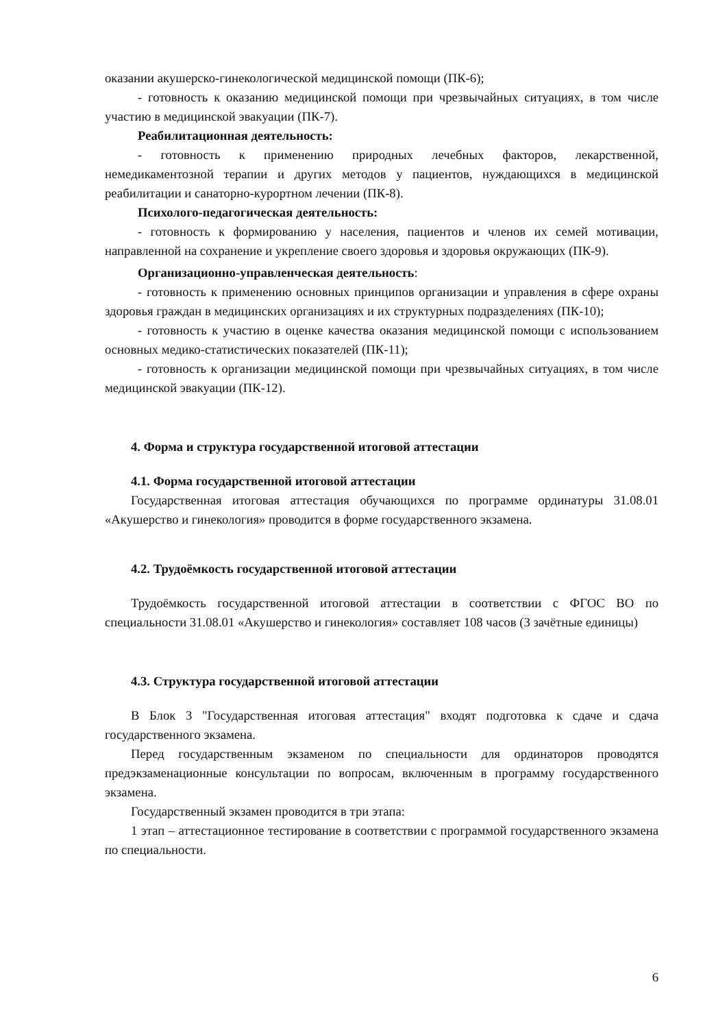оказании акушерско-гинекологической медицинской помощи (ПК-6);
- готовность к оказанию медицинской помощи при чрезвычайных ситуациях, в том числе участию в медицинской эвакуации (ПК-7).
Реабилитационная деятельность:
- готовность к применению природных лечебных факторов, лекарственной, немедикаментозной терапии и других методов у пациентов, нуждающихся в медицинской реабилитации и санаторно-курортном лечении (ПК-8).
Психолого-педагогическая деятельность:
- готовность к формированию у населения, пациентов и членов их семей мотивации, направленной на сохранение и укрепление своего здоровья и здоровья окружающих (ПК-9).
Организационно-управленческая деятельность:
- готовность к применению основных принципов организации и управления в сфере охраны здоровья граждан в медицинских организациях и их структурных подразделениях (ПК-10);
- готовность к участию в оценке качества оказания медицинской помощи с использованием основных медико-статистических показателей (ПК-11);
- готовность к организации медицинской помощи при чрезвычайных ситуациях, в том числе медицинской эвакуации (ПК-12).
4. Форма и структура государственной итоговой аттестации
4.1. Форма государственной итоговой аттестации
Государственная итоговая аттестация обучающихся по программе ординатуры 31.08.01 «Акушерство и гинекология» проводится в форме государственного экзамена.
4.2. Трудоёмкость государственной итоговой аттестации
Трудоёмкость государственной итоговой аттестации в соответствии с ФГОС ВО по специальности 31.08.01 «Акушерство и гинекология» составляет 108 часов (3 зачётные единицы)
4.3. Структура государственной итоговой аттестации
В Блок 3 "Государственная итоговая аттестация" входят подготовка к сдаче и сдача государственного экзамена.
Перед государственным экзаменом по специальности для ординаторов проводятся предэкзаменационные консультации по вопросам, включенным в программу государственного экзамена.
Государственный экзамен проводится в три этапа:
1 этап – аттестационное тестирование в соответствии с программой государственного экзамена по специальности.
6